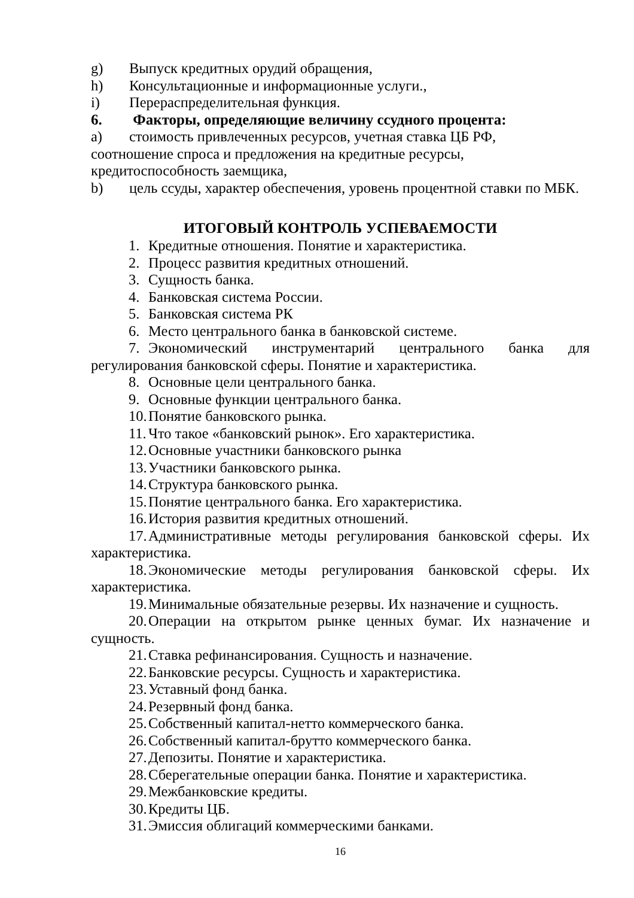g) Выпуск кредитных орудий обращения,
h) Консультационные и информационные услуги.,
i) Перераспределительная функция.
6. Факторы, определяющие величину ссудного процента:
a) стоимость привлеченных ресурсов, учетная ставка ЦБ РФ,
соотношение спроса и предложения на кредитные ресурсы,
кредитоспособность заемщика,
b) цель ссуды, характер обеспечения, уровень процентной ставки по МБК.
ИТОГОВЫЙ КОНТРОЛЬ УСПЕВАЕМОСТИ
1. Кредитные отношения. Понятие и характеристика.
2. Процесс развития кредитных отношений.
3. Сущность банка.
4. Банковская система России.
5. Банковская система РК
6. Место центрального банка в банковской системе.
7. Экономический инструментарий центрального банка для регулирования банковской сферы. Понятие и характеристика.
8. Основные цели центрального банка.
9. Основные функции центрального банка.
10. Понятие банковского рынка.
11. Что такое «банковский рынок». Его характеристика.
12. Основные участники банковского рынка
13. Участники банковского рынка.
14. Структура банковского рынка.
15. Понятие центрального банка. Его характеристика.
16. История развития кредитных отношений.
17. Административные методы регулирования банковской сферы. Их характеристика.
18. Экономические методы регулирования банковской сферы. Их характеристика.
19. Минимальные обязательные резервы. Их назначение и сущность.
20. Операции на открытом рынке ценных бумаг. Их назначение и сущность.
21. Ставка рефинансирования. Сущность и назначение.
22. Банковские ресурсы. Сущность и характеристика.
23. Уставный фонд банка.
24. Резервный фонд банка.
25. Собственный капитал-нетто коммерческого банка.
26. Собственный капитал-брутто коммерческого банка.
27. Депозиты. Понятие и характеристика.
28. Сберегательные операции банка. Понятие и характеристика.
29. Межбанковские кредиты.
30. Кредиты ЦБ.
31. Эмиссия облигаций коммерческими банками.
16